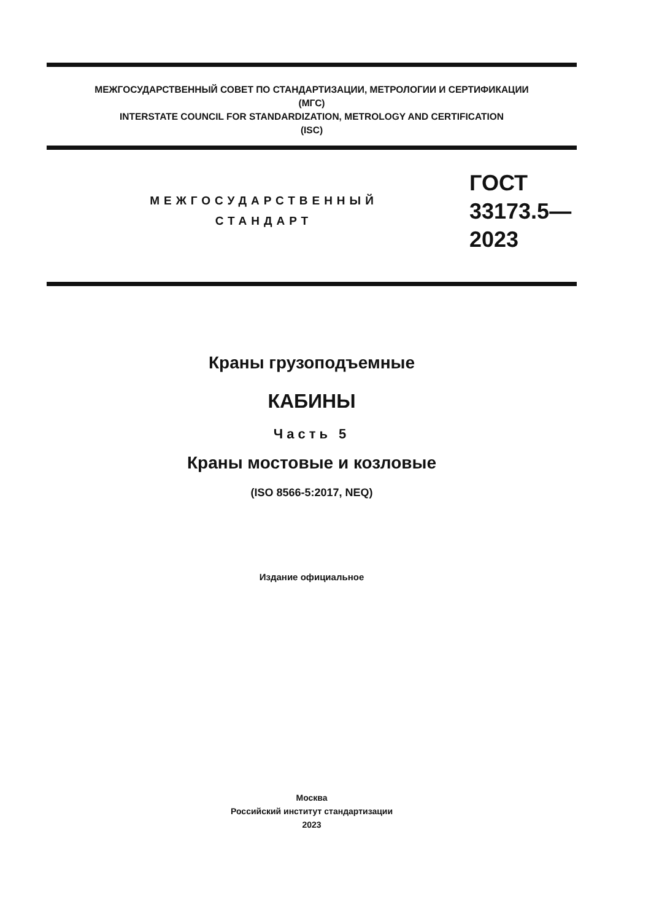МЕЖГОСУДАРСТВЕННЫЙ СОВЕТ ПО СТАНДАРТИЗАЦИИ, МЕТРОЛОГИИ И СЕРТИФИКАЦИИ
(МГС)
INTERSTATE COUNCIL FOR STANDARDIZATION, METROLOGY AND CERTIFICATION
(ISC)
МЕЖГОСУДАРСТВЕННЫЙ
СТАНДАРТ
ГОСТ
33173.5—
2023
Краны грузоподъемные
КАБИНЫ
Часть 5
Краны мостовые и козловые
(ISO 8566-5:2017, NEQ)
Издание официальное
Москва
Российский институт стандартизации
2023